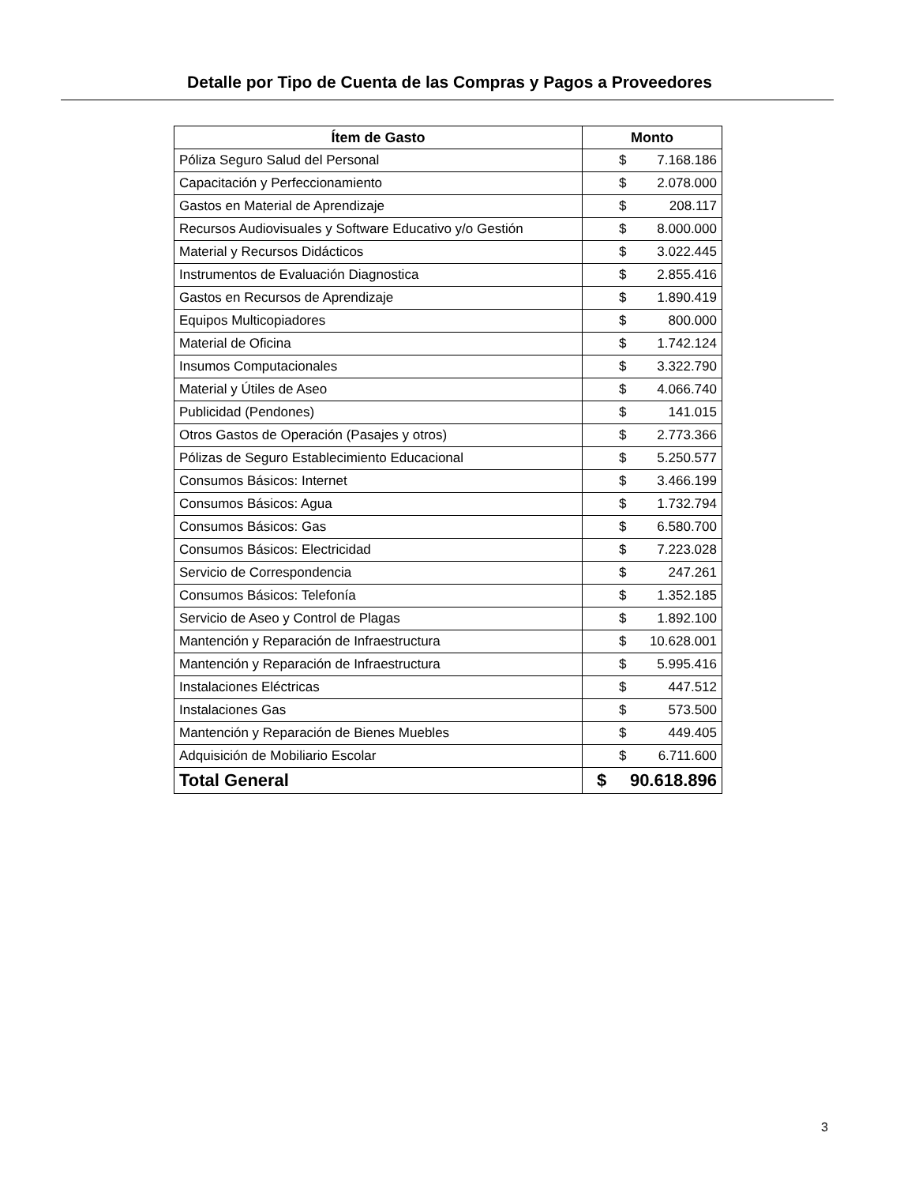Detalle por Tipo de Cuenta de las Compras y Pagos a Proveedores
| Ítem de Gasto | Monto |
| --- | --- |
| Póliza Seguro Salud del Personal | $ 7.168.186 |
| Capacitación y Perfeccionamiento | $ 2.078.000 |
| Gastos en Material de Aprendizaje | $ 208.117 |
| Recursos Audiovisuales y Software Educativo y/o Gestión | $ 8.000.000 |
| Material y Recursos Didácticos | $ 3.022.445 |
| Instrumentos de Evaluación Diagnostica | $ 2.855.416 |
| Gastos en Recursos de Aprendizaje | $ 1.890.419 |
| Equipos Multicopiadores | $ 800.000 |
| Material de Oficina | $ 1.742.124 |
| Insumos Computacionales | $ 3.322.790 |
| Material y Útiles de Aseo | $ 4.066.740 |
| Publicidad (Pendones) | $ 141.015 |
| Otros Gastos de Operación (Pasajes y otros) | $ 2.773.366 |
| Pólizas de Seguro Establecimiento Educacional | $ 5.250.577 |
| Consumos Básicos: Internet | $ 3.466.199 |
| Consumos Básicos: Agua | $ 1.732.794 |
| Consumos Básicos: Gas | $ 6.580.700 |
| Consumos Básicos: Electricidad | $ 7.223.028 |
| Servicio de Correspondencia | $ 247.261 |
| Consumos Básicos: Telefonía | $ 1.352.185 |
| Servicio de Aseo y Control de Plagas | $ 1.892.100 |
| Mantención y Reparación de Infraestructura | $ 10.628.001 |
| Mantención y Reparación de Infraestructura | $ 5.995.416 |
| Instalaciones Eléctricas | $ 447.512 |
| Instalaciones Gas | $ 573.500 |
| Mantención y Reparación de Bienes Muebles | $ 449.405 |
| Adquisición de Mobiliario Escolar | $ 6.711.600 |
| Total General | $ 90.618.896 |
3